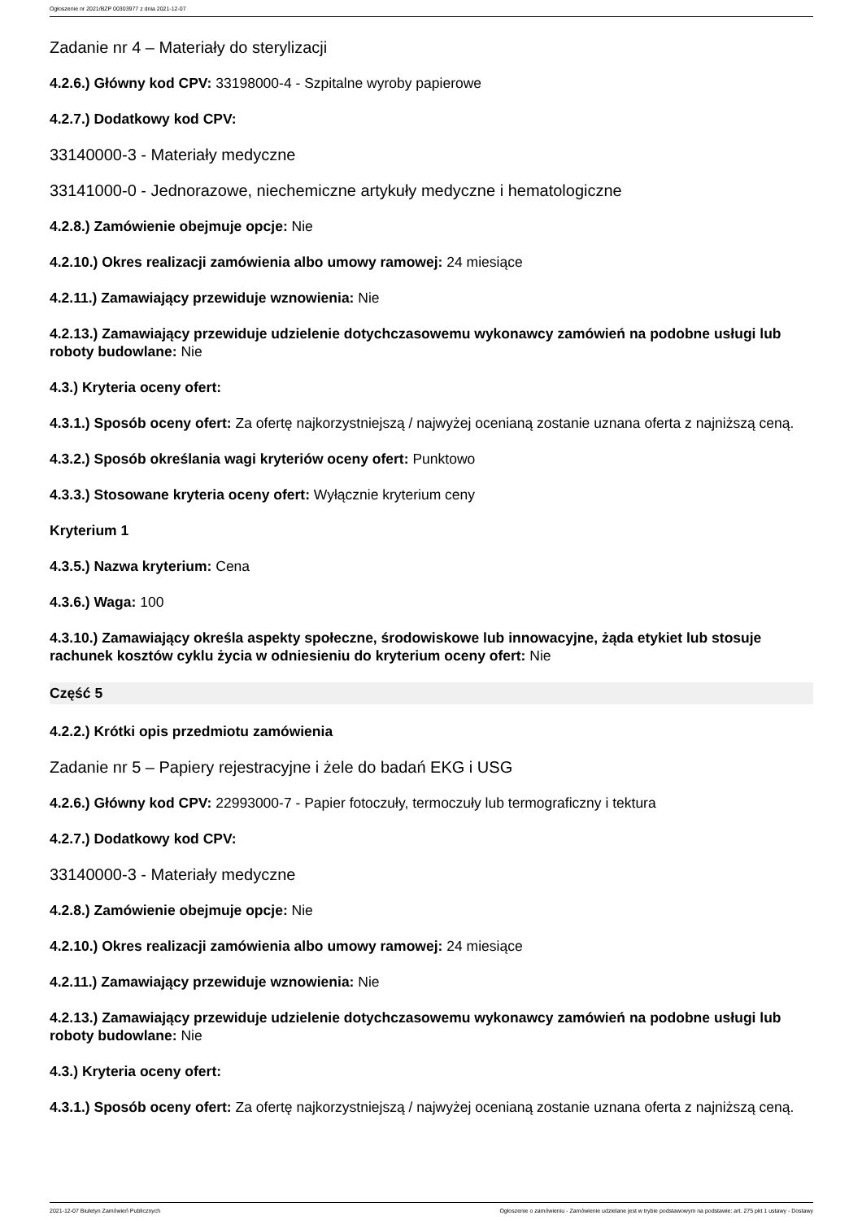Ogłoszenie nr 2021/BZP 00303977 z dnia 2021-12-07
Zadanie nr 4 – Materiały do sterylizacji
4.2.6.) Główny kod CPV: 33198000-4 - Szpitalne wyroby papierowe
4.2.7.) Dodatkowy kod CPV:
33140000-3 - Materiały medyczne
33141000-0 - Jednorazowe, niechemiczne artykuły medyczne i hematologiczne
4.2.8.) Zamówienie obejmuje opcje: Nie
4.2.10.) Okres realizacji zamówienia albo umowy ramowej: 24 miesiące
4.2.11.) Zamawiający przewiduje wznowienia: Nie
4.2.13.) Zamawiający przewiduje udzielenie dotychczasowemu wykonawcy zamówień na podobne usługi lub roboty budowlane: Nie
4.3.) Kryteria oceny ofert:
4.3.1.) Sposób oceny ofert: Za ofertę najkorzystniejszą / najwyżej ocenianą zostanie uznana oferta z najniższą ceną.
4.3.2.) Sposób określania wagi kryteriów oceny ofert: Punktowo
4.3.3.) Stosowane kryteria oceny ofert: Wyłącznie kryterium ceny
Kryterium 1
4.3.5.) Nazwa kryterium: Cena
4.3.6.) Waga: 100
4.3.10.) Zamawiający określa aspekty społeczne, środowiskowe lub innowacyjne, żąda etykiet lub stosuje rachunek kosztów cyklu życia w odniesieniu do kryterium oceny ofert: Nie
Część 5
4.2.2.) Krótki opis przedmiotu zamówienia
Zadanie nr 5 – Papiery rejestracyjne i żele do badań EKG i USG
4.2.6.) Główny kod CPV: 22993000-7 - Papier fotoczuły, termoczuły lub termograficzny i tektura
4.2.7.) Dodatkowy kod CPV:
33140000-3 - Materiały medyczne
4.2.8.) Zamówienie obejmuje opcje: Nie
4.2.10.) Okres realizacji zamówienia albo umowy ramowej: 24 miesiące
4.2.11.) Zamawiający przewiduje wznowienia: Nie
4.2.13.) Zamawiający przewiduje udzielenie dotychczasowemu wykonawcy zamówień na podobne usługi lub roboty budowlane: Nie
4.3.) Kryteria oceny ofert:
4.3.1.) Sposób oceny ofert: Za ofertę najkorzystniejszą / najwyżej ocenianą zostanie uznana oferta z najniższą ceną.
2021-12-07 Biuletyn Zamówień Publicznych Ogłoszenie o zamówieniu - Zamówienie udzielane jest w trybie podstawowym na podstawie: art. 275 pkt 1 ustawy - Dostawy